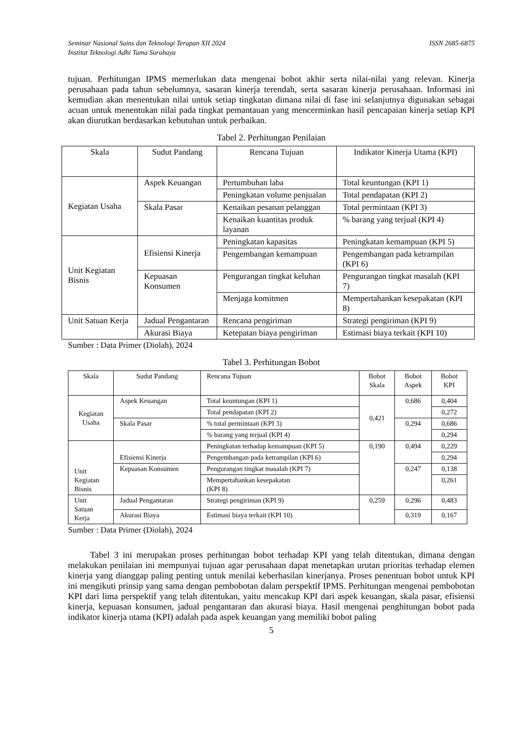Seminar Nasional Sains dan Teknologi Terapan XII 2024
Institut Teknologi Adhi Tama Surabaya ISSN 2685-6875
tujuan. Perhitungan IPMS memerlukan data mengenai bobot akhir serta nilai-nilai yang relevan. Kinerja perusahaan pada tahun sebelumnya, sasaran kinerja terendah, serta sasaran kinerja perusahaan. Informasi ini kemudian akan menentukan nilai untuk setiap tingkatan dimana nilai di fase ini selanjutnya digunakan sebagai acuan untuk menentukan nilai pada tingkat pemantauan yang mencerminkan hasil pencapaian kinerja setiap KPI akan diurutkan berdasarkan kebutuhan untuk perbaikan.
Tabel 2. Perhitungan Penilaian
| Skala | Sudut Pandang | Rencana Tujuan | Indikator Kinerja Utama (KPI) |
| --- | --- | --- | --- |
| Kegiatan Usaha | Aspek Keuangan | Pertumbuhan laba | Total keuntungan (KPI 1) |
| | | Peningkatan volume penjualan | Total pendapatan (KPI 2) |
| | Skala Pasar | Kenaikan pesanan pelanggan | Total permintaan (KPI 3) |
| | | Kenaikan kuantitas produk layanan | % barang yang terjual (KPI 4) |
| Unit Kegiatan Bisnis | Efisiensi Kinerja | Peningkatan kapasitas | Peningkatan kemampuan (KPI 5) |
| | | Pengembangan kemampuan | Pengembangan pada ketrampilan (KPI 6) |
| | Kepuasan Konsumen | Pengurangan tingkat keluhan | Pengurangan tingkat masalah (KPI 7) |
| | | Menjaga komitmen | Mempertahankan kesepakatan (KPI 8) |
| Unit Satuan Kerja | Jadual Pengantaran | Rencana pengiriman | Strategi pengiriman (KPI 9) |
| | Akurasi Biaya | Ketepatan biaya pengiriman | Estimasi biaya terkait (KPI 10) |
Sumber : Data Primer (Diolah), 2024
Tabel 3. Perhitungan Bobot
| Skala | Sudut Pandang | Rencana Tujuan | Bobot Skala | Bobot Aspek | Bobot KPI |
| --- | --- | --- | --- | --- | --- |
| Kegiatan Usaha | Aspek Keuangan | Total keuntungan (KPI 1) | 0,421 | 0,686 | 0,404 |
| | | Total pendapatan (KPI 2) | | | 0,272 |
| | Skala Pasar | % total permintaan (KPI 3) | | 0,294 | 0,686 |
| | | % barang yang terjual (KPI 4) | | | 0,294 |
| Unit Kegiatan Bisnis | Efisiensi Kinerja | Peningkatan terhadap kemampuan (KPI 5) | 0,190 | 0,494 | 0,229 |
| | | Pengembangan pada ketrampilan (KPI 6) | | | 0,294 |
| | Kepuasan Konsumen | Pengurangan tingkat masalah (KPI 7) | | 0,247 | 0,138 |
| | | Mempertahankan kesepakatan (KPI 8) | | | 0,261 |
| Unit Satuan Kerja | Jadual Pengantaran | Strategi pengiriman (KPI 9) | 0,259 | 0,296 | 0,483 |
| | Akurasi Biaya | Estimasi biaya terkait (KPI 10) | | 0,319 | 0,167 |
Sumber : Data Primer (Diolah), 2024
Tabel 3 ini merupakan proses perhitungan bobot terhadap KPI yang telah ditentukan, dimana dengan melakukan penilaian ini mempunyai tujuan agar perusahaan dapat menetapkan urutan prioritas terhadap elemen kinerja yang dianggap paling penting untuk menilai keberhasilan kinerjanya. Proses penentuan bobot untuk KPI ini mengikuti prinsip yang sama dengan pembobotan dalam perspektif IPMS. Perhitungan mengenai pembobotan KPI dari lima perspektif yang telah ditentukan, yaitu mencakup KPI dari aspek keuangan, skala pasar, efisiensi kinerja, kepuasan konsumen, jadual pengantaran dan akurasi biaya. Hasil mengenai penghitungan bobot pada indikator kinerja utama (KPI) adalah pada aspek keuangan yang memiliki bobot paling
5